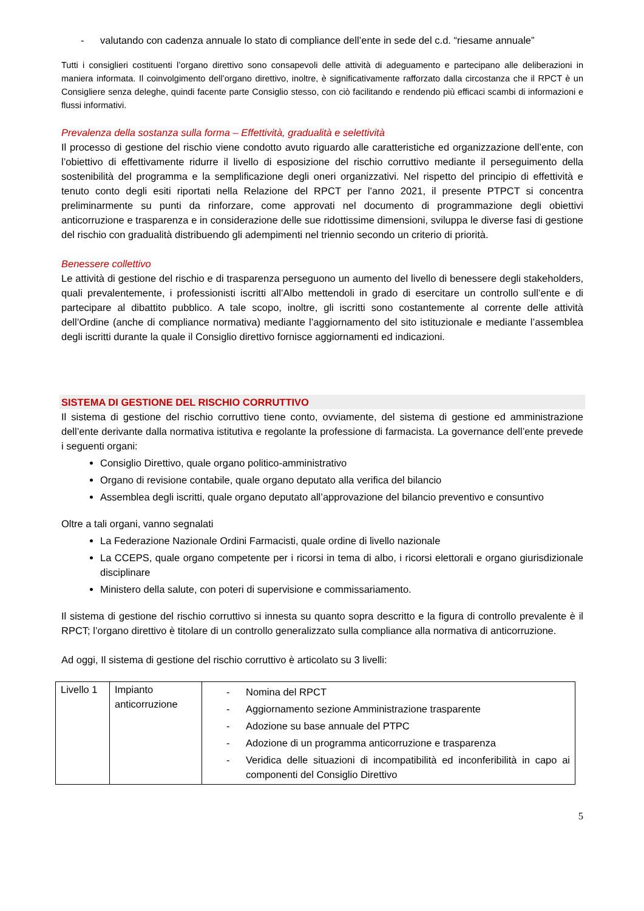- valutando con cadenza annuale lo stato di compliance dell’ente in sede del c.d. “riesame annuale”
Tutti i consiglieri costituenti l’organo direttivo sono consapevoli delle attività di adeguamento e partecipano alle deliberazioni in maniera informata. Il coinvolgimento dell’organo direttivo, inoltre, è significativamente rafforzato dalla circostanza che il RPCT è un Consigliere senza deleghe, quindi facente parte Consiglio stesso, con ciò facilitando e rendendo più efficaci scambi di informazioni e flussi informativi.
Prevalenza della sostanza sulla forma – Effettività, gradualità e selettività
Il processo di gestione del rischio viene condotto avuto riguardo alle caratteristiche ed organizzazione dell’ente, con l’obiettivo di effettivamente ridurre il livello di esposizione del rischio corruttivo mediante il perseguimento della sostenibilità del programma e la semplificazione degli oneri organizzativi. Nel rispetto del principio di effettività e tenuto conto degli esiti riportati nella Relazione del RPCT per l’anno 2021, il presente PTPCT si concentra preliminarmente su punti da rinforzare, come approvati nel documento di programmazione degli obiettivi anticorruzione e trasparenza e in considerazione delle sue ridottissime dimensioni, sviluppa le diverse fasi di gestione del rischio con gradualità distribuendo gli adempimenti nel triennio secondo un criterio di priorità.
Benessere collettivo
Le attività di gestione del rischio e di trasparenza perseguono un aumento del livello di benessere degli stakeholders, quali prevalentemente, i professionisti iscritti all’Albo mettendoli in grado di esercitare un controllo sull’ente e di partecipare al dibattito pubblico. A tale scopo, inoltre, gli iscritti sono costantemente al corrente delle attività dell’Ordine (anche di compliance normativa) mediante l’aggiornamento del sito istituzionale e mediante l’assemblea degli iscritti durante la quale il Consiglio direttivo fornisce aggiornamenti ed indicazioni.
SISTEMA DI GESTIONE DEL RISCHIO CORRUTTIVO
Il sistema di gestione del rischio corruttivo tiene conto, ovviamente, del sistema di gestione ed amministrazione dell’ente derivante dalla normativa istitutiva e regolante la professione di farmacista. La governance dell’ente prevede i seguenti organi:
Consiglio Direttivo, quale organo politico-amministrativo
Organo di revisione contabile, quale organo deputato alla verifica del bilancio
Assemblea degli iscritti, quale organo deputato all’approvazione del bilancio preventivo e consuntivo
Oltre a tali organi, vanno segnalati
La Federazione Nazionale Ordini Farmacisti, quale ordine di livello nazionale
La CCEPS, quale organo competente per i ricorsi in tema di albo, i ricorsi elettorali e organo giurisdizionale disciplinare
Ministero della salute, con poteri di supervisione e commissariamento.
Il sistema di gestione del rischio corruttivo si innesta su quanto sopra descritto e la figura di controllo prevalente è il RPCT; l’organo direttivo è titolare di un controllo generalizzato sulla compliance alla normativa di anticorruzione.
Ad oggi, Il sistema di gestione del rischio corruttivo è articolato su 3 livelli:
| Livello 1 | Impianto anticorruzione | - Nomina del RPCT - Aggiornamento sezione Amministrazione trasparente - Adozione su base annuale del PTPC - Adozione di un programma anticorruzione e trasparenza - Veridica delle situazioni di incompatibilità ed inconferibilità in capo ai componenti del Consiglio Direttivo |
5